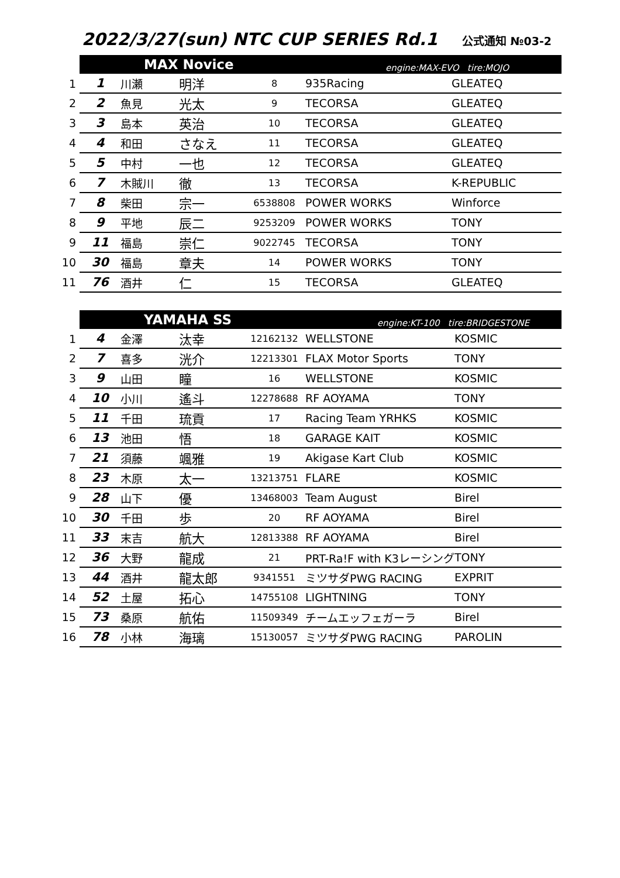2022/3/27(sun) NTC CUP SERIES Rd.1
公式通知 №03-2
| | MAX Novice | | | engine:MAX-EVO tire:MOJO | | |
| --- | --- | --- | --- | --- | --- | --- |
| 1 | 1 | 川瀬 | 明洋 | 8 | 935Racing | GLEATEQ |
| 2 | 2 | 魚見 | 光太 | 9 | TECORSA | GLEATEQ |
| 3 | 3 | 島本 | 英治 | 10 | TECORSA | GLEATEQ |
| 4 | 4 | 和田 | さなえ | 11 | TECORSA | GLEATEQ |
| 5 | 5 | 中村 | 一也 | 12 | TECORSA | GLEATEQ |
| 6 | 7 | 木賊川 | 徹 | 13 | TECORSA | K-REPUBLIC |
| 7 | 8 | 柴田 | 宗一 | 6538808 | POWER WORKS | Winforce |
| 8 | 9 | 平地 | 辰二 | 9253209 | POWER WORKS | TONY |
| 9 | 11 | 福島 | 崇仁 | 9022745 | TECORSA | TONY |
| 10 | 30 | 福島 | 章夫 | 14 | POWER WORKS | TONY |
| 11 | 76 | 酒井 | 仁 | 15 | TECORSA | GLEATEQ |
| | YAMAHA SS | | | engine:KT-100 tire:BRIDGESTONE | | |
| --- | --- | --- | --- | --- | --- | --- |
| 1 | 4 | 金澤 | 汰幸 | 12162132 | WELLSTONE | KOSMIC |
| 2 | 7 | 喜多 | 洸介 | 12213301 | FLAX Motor Sports | TONY |
| 3 | 9 | 山田 | 瞳 | 16 | WELLSTONE | KOSMIC |
| 4 | 10 | 小川 | 遙斗 | 12278688 | RF AOYAMA | TONY |
| 5 | 11 | 千田 | 琉貢 | 17 | Racing Team YRHKS | KOSMIC |
| 6 | 13 | 池田 | 悟 | 18 | GARAGE KAIT | KOSMIC |
| 7 | 21 | 須藤 | 颯雅 | 19 | Akigase Kart Club | KOSMIC |
| 8 | 23 | 木原 | 太一 | 13213751 | FLARE | KOSMIC |
| 9 | 28 | 山下 | 優 | 13468003 | Team August | Birel |
| 10 | 30 | 千田 | 歩 | 20 | RF AOYAMA | Birel |
| 11 | 33 | 末吉 | 航大 | 12813388 | RF AOYAMA | Birel |
| 12 | 36 | 大野 | 龍成 | 21 | PRT-Ra!F with K3レーシング | TONY |
| 13 | 44 | 酒井 | 龍太郎 | 9341551 | ミツサダPWG RACING | EXPRIT |
| 14 | 52 | 土屋 | 拓心 | 14755108 | LIGHTNING | TONY |
| 15 | 73 | 桑原 | 航佑 | 11509349 | チームエッフェガーラ | Birel |
| 16 | 78 | 小林 | 海璃 | 15130057 | ミツサダPWG RACING | PAROLIN |